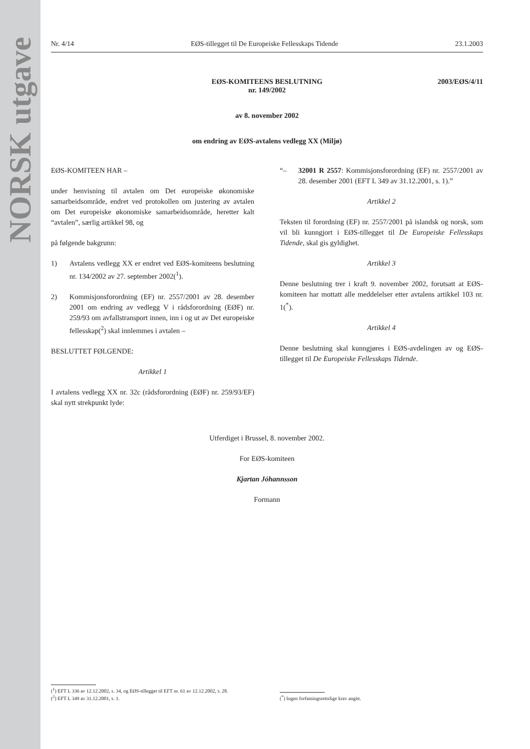NORSK utgave
Nr. 4/14 EØS-tillegget til De Europeiske Fellesskaps Tidende 23.1.2003
2003/EØS/4/11
EØS-KOMITEENS BESLUTNING
nr. 149/2002
av 8. november 2002
om endring av EØS-avtalens vedlegg XX (Miljø)
EØS-KOMITEEN HAR –
under henvisning til avtalen om Det europeiske økonomiske samarbeidsområde, endret ved protokollen om justering av avtalen om Det europeiske økonomiske samarbeidsområde, heretter kalt “avtalen”, særlig artikkel 98, og
på følgende bakgrunn:
1) Avtalens vedlegg XX er endret ved EØS-komiteens beslutning nr. 134/2002 av 27. september 2002(<sup>1</sup>).
2) Kommisjonsforordning (EF) nr. 2557/2001 av 28. desember 2001 om endring av vedlegg V i rådsforordning (EØF) nr. 259/93 om avfallstransport innen, inn i og ut av Det europeiske fellesskap(<sup>2</sup>) skal innlemmes i avtalen –
BESLUTTET FØLGENDE:
Artikkel 1
I avtalens vedlegg XX nr. 32c (rådsforordning (EØF) nr. 259/93/EF) skal nytt strekpunkt lyde:
“– 32001 R 2557: Kommisjonsforordning (EF) nr. 2557/2001 av 28. desember 2001 (EFT L 349 av 31.12.2001, s. 1).”
Artikkel 2
Teksten til forordning (EF) nr. 2557/2001 på islandsk og norsk, som vil bli kunngjort i EØS-tillegget til De Europeiske Fellesskaps Tidende, skal gis gyldighet.
Artikkel 3
Denne beslutning trer i kraft 9. november 2002, forutsatt at EØS-komiteen har mottatt alle meddelelser etter avtalens artikkel 103 nr. 1(<sup>*</sup>).
Artikkel 4
Denne beslutning skal kunngjøres i EØS-avdelingen av og EØS-tillegget til De Europeiske Fellesskaps Tidende.
Utferdiget i Brussel, 8. november 2002.
For EØS-komiteen
Kjartan Jóhannsson
Formann
(<sup>1</sup>) EFT L 336 av 12.12.2002, s. 34, og EØS-tillegget til EFT nr. 61 av 12.12.2002, s. 28.
(<sup>2</sup>) EFT L 349 av 31.12.2001, s. 1.
(<sup>*</sup>) Ingen forfatningsrettslige krav angitt.